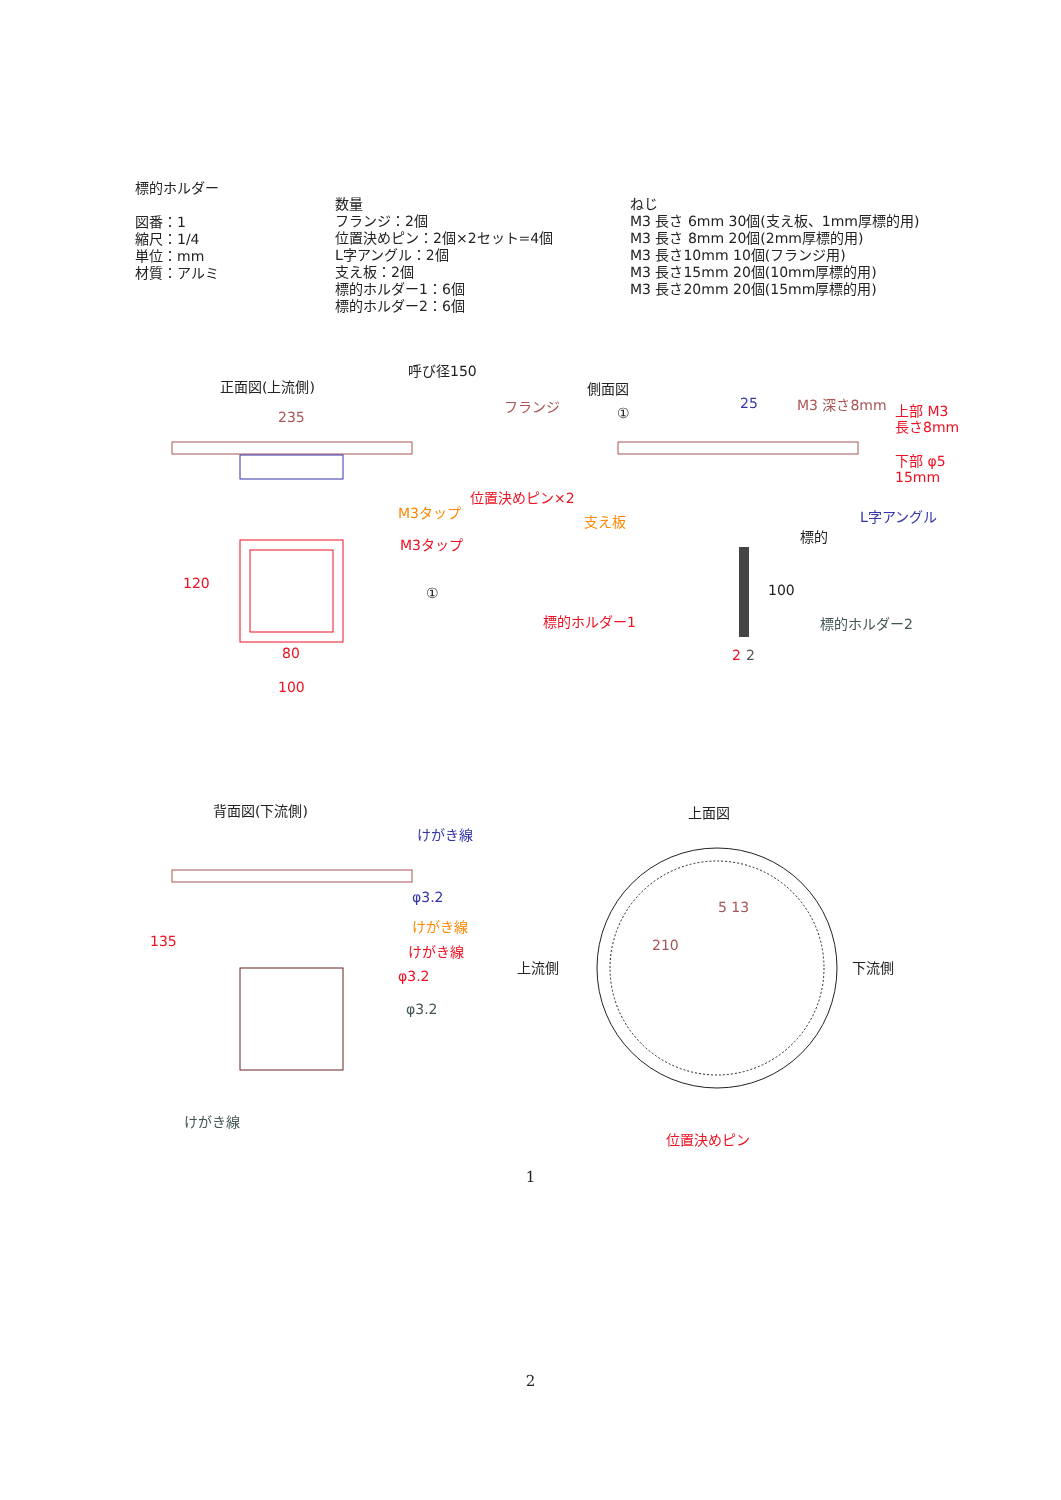標的ホルダー
図番：1
縮尺：1/4
単位：mm
材質：アルミ
数量
フランジ：2個
位置決めピン：2個×2セット=4個
L字アングル：2個
支え板：2個
標的ホルダー1：6個
標的ホルダー2：6個
ねじ
M3 長さ 6mm 30個(支え板、1mm厚標的用)
M3 長さ 8mm 20個(2mm厚標的用)
M3 長さ10mm 10個(フランジ用)
M3 長さ15mm 20個(10mm厚標的用)
M3 長さ20mm 20個(15mm厚標的用)
正面図(上流側)
呼び径150
235
側面図
フランジ
①
25
M3 深さ8mm
上部 M3
長さ8mm
下部 φ5
15mm
位置決めピン×2
M3タップ
支え板
L字アングル
標的
M3タップ
120
①
100
標的ホルダー1
標的ホルダー2
2
2
80
100
背面図(下流側)
上面図
けがき線
φ3.2
けがき線
けがき線
φ3.2
φ3.2
135
上流側
下流側
210
5 13
けがき線
位置決めピン
1
2